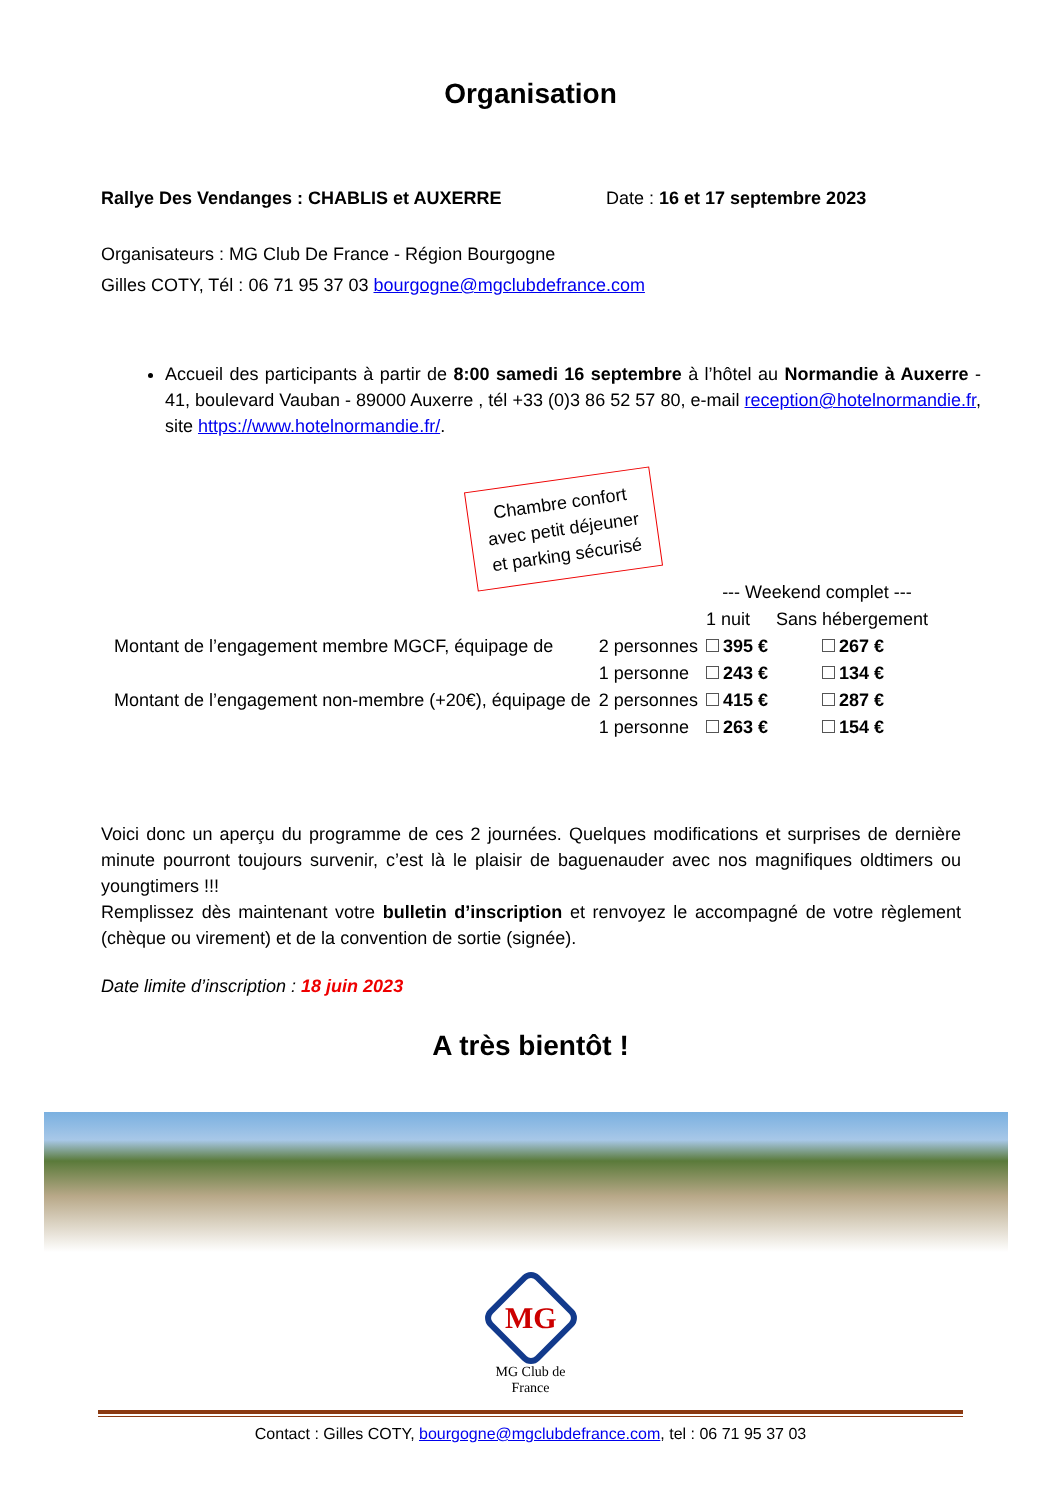Organisation
Rallye Des Vendanges : CHABLIS et AUXERRE Date : 16 et 17 septembre 2023
Organisateurs : MG Club De France - Région Bourgogne
Gilles COTY, Tél : 06 71 95 37 03 bourgogne@mgclubdefrance.com
Accueil des participants à partir de 8:00 samedi 16 septembre à l’hôtel au Normandie à Auxerre - 41, boulevard Vauban - 89000 Auxerre , tél +33 (0)3 86 52 57 80, e-mail reception@hotelnormandie.fr, site https://www.hotelnormandie.fr/.
Chambre confort
avec petit déjeuner
et parking sécurisé
| | | --- Weekend complet --- | |
| | | 1 nuit | Sans hébergement |
| Montant de l’engagement membre MGCF, équipage de | 2 personnes | 395 € | 267 € |
| | 1 personne | 243 € | 134 € |
| Montant de l’engagement non-membre (+20€), équipage de | 2 personnes | 415 € | 287 € |
| | 1 personne | 263 € | 154 € |
Voici donc un aperçu du programme de ces 2 journées. Quelques modifications et surprises de dernière minute pourront toujours survenir, c’est là le plaisir de baguenauder avec nos magnifiques oldtimers ou youngtimers !!!
Remplissez dès maintenant votre bulletin d’inscription et renvoyez le accompagné de votre règlement (chèque ou virement) et de la convention de sortie (signée).
Date limite d’inscription : 18 juin 2023
A très bientôt !
MG
MG Club de France
Contact : Gilles COTY, bourgogne@mgclubdefrance.com, tel : 06 71 95 37 03